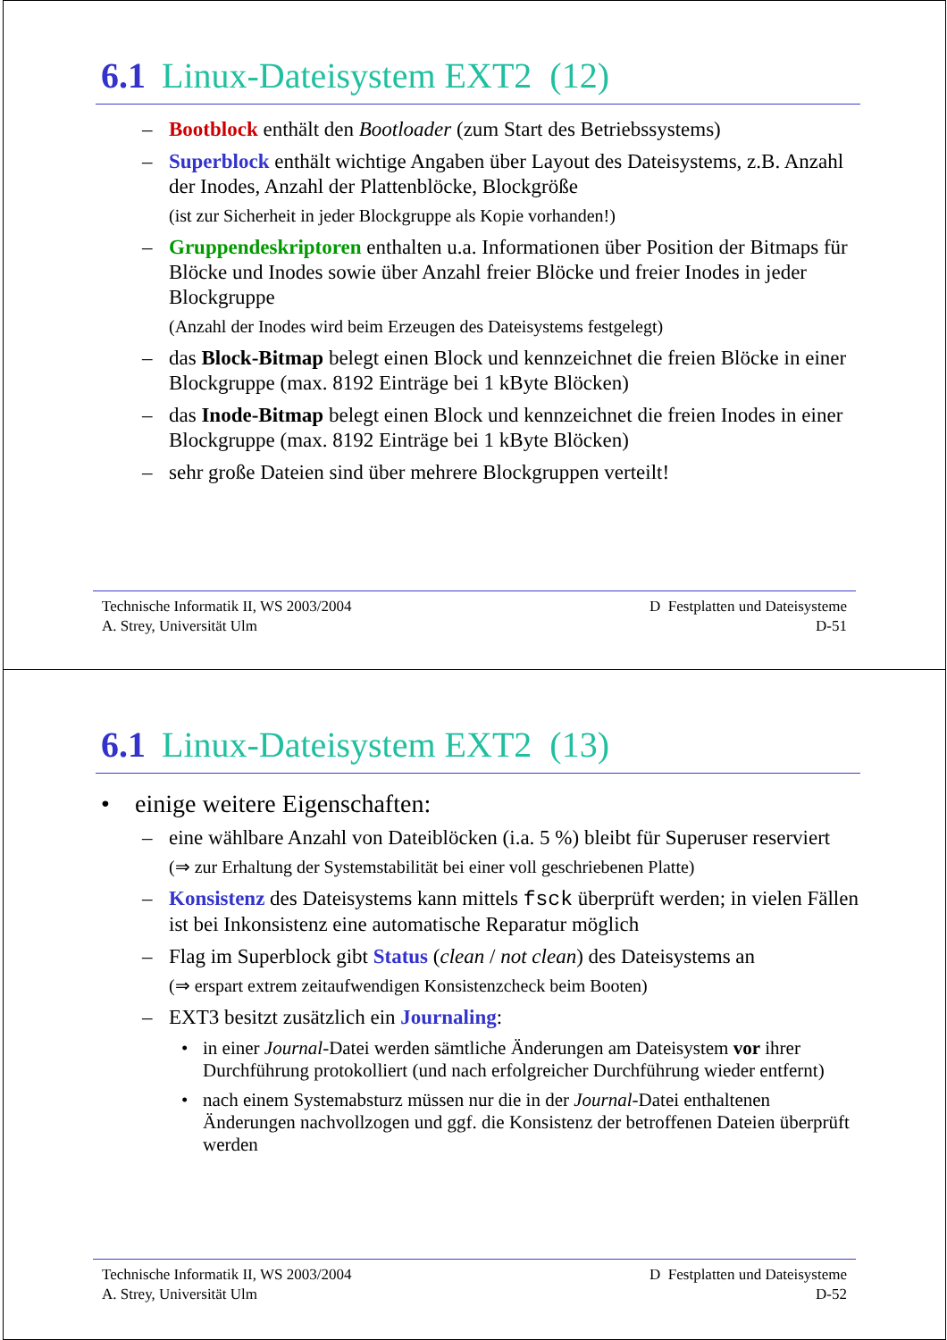6.1 Linux-Dateisystem EXT2 (12)
– Bootblock enthält den Bootloader (zum Start des Betriebssystems)
– Superblock enthält wichtige Angaben über Layout des Dateisystems, z.B. Anzahl der Inodes, Anzahl der Plattenblöcke, Blockgröße
(ist zur Sicherheit in jeder Blockgruppe als Kopie vorhanden!)
– Gruppendeskriptoren enthalten u.a. Informationen über Position der Bitmaps für Blöcke und Inodes sowie über Anzahl freier Blöcke und freier Inodes in jeder Blockgruppe
(Anzahl der Inodes wird beim Erzeugen des Dateisystems festgelegt)
– das Block-Bitmap belegt einen Block und kennzeichnet die freien Blöcke in einer Blockgruppe (max. 8192 Einträge bei 1 kByte Blöcken)
– das Inode-Bitmap belegt einen Block und kennzeichnet die freien Inodes in einer Blockgruppe (max. 8192 Einträge bei 1 kByte Blöcken)
– sehr große Dateien sind über mehrere Blockgruppen verteilt!
Technische Informatik II, WS 2003/2004
A. Strey, Universität Ulm
D Festplatten und Dateisysteme
D-51
6.1 Linux-Dateisystem EXT2 (13)
• einige weitere Eigenschaften:
– eine wählbare Anzahl von Dateiblöcken (i.a. 5 %) bleibt für Superuser reserviert
(⇒ zur Erhaltung der Systemstabilität bei einer voll geschriebenen Platte)
– Konsistenz des Dateisystems kann mittels fsck überprüft werden; in vielen Fällen ist bei Inkonsistenz eine automatische Reparatur möglich
– Flag im Superblock gibt Status (clean / not clean) des Dateisystems an
(⇒ erspart extrem zeitaufwendigen Konsistenzcheck beim Booten)
– EXT3 besitzt zusätzlich ein Journaling:
• in einer Journal-Datei werden sämtliche Änderungen am Dateisystem vor ihrer Durchführung protokolliert (und nach erfolgreicher Durchführung wieder entfernt)
• nach einem Systemabsturz müssen nur die in der Journal-Datei enthaltenen Änderungen nachvollzogen und ggf. die Konsistenz der betroffenen Dateien überprüft werden
Technische Informatik II, WS 2003/2004
A. Strey, Universität Ulm
D Festplatten und Dateisysteme
D-52